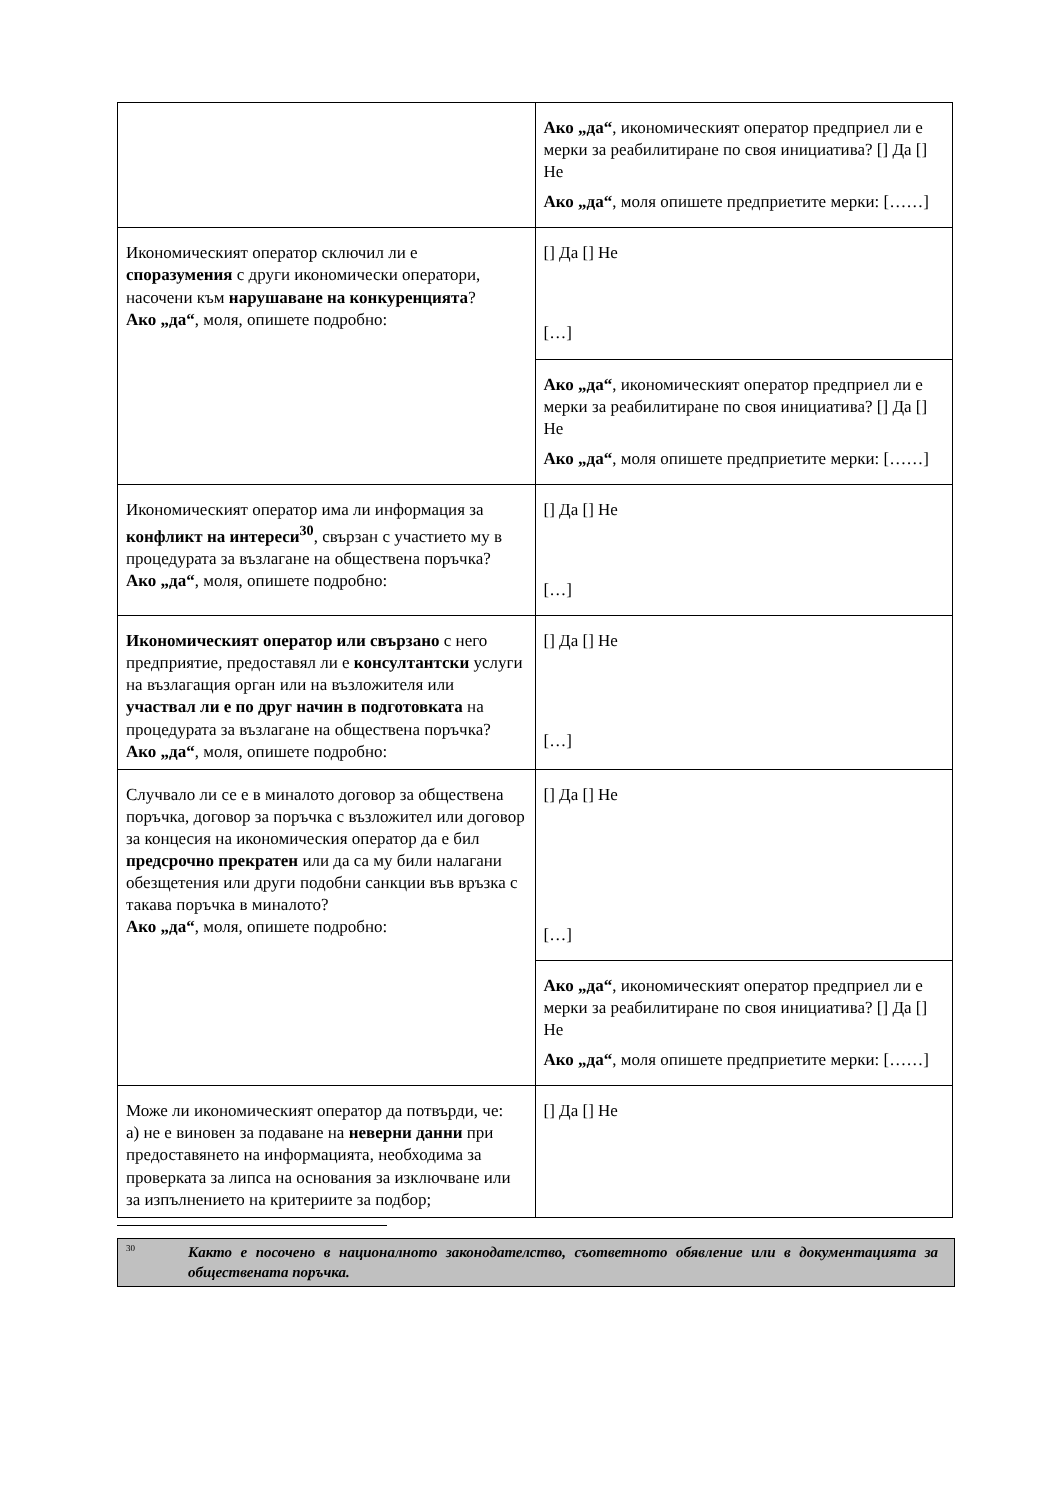| | Ако „да“ , икономическият оператор предприел ли е мерки за реабилитиране по своя инициатива? [] Да [] Не Ако „да“ , моля опишете предприетите мерки: [……] |
| Икономическият оператор сключил ли е споразумения с други икономически оператори, насочени към нарушаване на конкуренцията ? Ако „да“ , моля, опишете подробно: | [] Да [] Не […] |
| | Ако „да“ , икономическият оператор предприел ли е мерки за реабилитиране по своя инициатива? [] Да [] Не Ако „да“ , моля опишете предприетите мерки: [……] |
| Икономическият оператор има ли информация за конфликт на интереси<sup>30</sup> , свързан с участието му в процедурата за възлагане на обществена поръчка? Ако „да“ , моля, опишете подробно: | [] Да [] Не […] |
| Икономическият оператор или свързано с него предприятие, предоставял ли е консултантски услуги на възлагащия орган или на възложителя или участвал ли е по друг начин в подготовката на процедурата за възлагане на обществена поръчка? Ако „да“ , моля, опишете подробно: | [] Да [] Не […] |
| Случвало ли се е в миналото договор за обществена поръчка, договор за поръчка с възложител или договор за концесия на икономическия оператор да е бил предсрочно прекратен или да са му били налагани обезщетения или други подобни санкции във връзка с такава поръчка в миналото? Ако „да“ , моля, опишете подробно: | [] Да [] Не […] |
| | Ако „да“ , икономическият оператор предприел ли е мерки за реабилитиране по своя инициатива? [] Да [] Не Ако „да“ , моля опишете предприетите мерки: [……] |
| Може ли икономическият оператор да потвърди, че: а) не е виновен за подаване на неверни данни при предоставянето на информацията, необходима за проверката за липса на основания за изключване или за изпълнението на критериите за подбор; | [] Да [] Не |
<sup>30</sup> Както е посочено в националното законодателство, съответното обявление или в документацията за обществената поръчка.